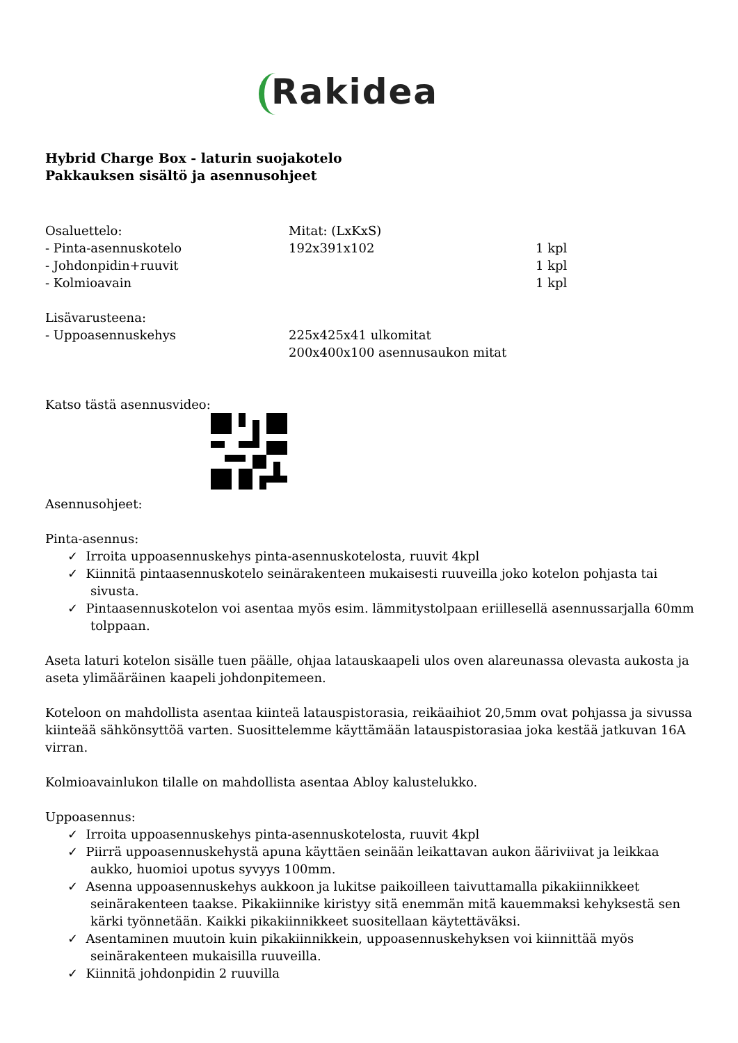Rakidea
Hybrid Charge Box - laturin suojakotelo
Pakkauksen sisältö ja asennusohjeet
| Osaluettelo: | Mitat: (LxKxS) | |
| - Pinta-asennuskotelo | 192x391x102 | 1 kpl |
| - Johdonpidin+ruuvit | | 1 kpl |
| - Kolmioavain | | 1 kpl |
| Lisävarusteena: | | |
| - Uppoasennuskehys | 225x425x41 ulkomitat 200x400x100 asennusaukon mitat | |
Katso tästä asennusvideo:
Asennusohjeet:
Pinta-asennus:
✓ Irroita uppoasennuskehys pinta-asennuskotelosta, ruuvit 4kpl
✓ Kiinnitä pintaasennuskotelo seinärakenteen mukaisesti ruuveilla joko kotelon pohjasta tai sivusta.
✓ Pintaasennuskotelon voi asentaa myös esim. lämmitystolpaan eriillesellä asennussarjalla 60mm tolppaan.
Aseta laturi kotelon sisälle tuen päälle, ohjaa latauskaapeli ulos oven alareunassa olevasta aukosta ja aseta ylimääräinen kaapeli johdonpitemeen.
Koteloon on mahdollista asentaa kiinteä latauspistorasia, reikäaihiot 20,5mm ovat pohjassa ja sivussa kiinteää sähkönsyttöä varten. Suosittelemme käyttämään latauspistorasiaa joka kestää jatkuvan 16A virran.
Kolmioavainlukon tilalle on mahdollista asentaa Abloy kalustelukko.
Uppoasennus:
✓ Irroita uppoasennuskehys pinta-asennuskotelosta, ruuvit 4kpl
✓ Piirrä uppoasennuskehystä apuna käyttäen seinään leikattavan aukon ääriviivat ja leikkaa aukko, huomioi upotus syvyys 100mm.
✓ Asenna uppoasennuskehys aukkoon ja lukitse paikoilleen taivuttamalla pikakiinnikkeet seinärakenteen taakse. Pikakiinnike kiristyy sitä enemmän mitä kauemmaksi kehyksestä sen kärki työnnetään. Kaikki pikakiinnikkeet suositellaan käytettäväksi.
✓ Asentaminen muutoin kuin pikakiinnikkein, uppoasennuskehyksen voi kiinnittää myös seinärakenteen mukaisilla ruuveilla.
✓ Kiinnitä johdonpidin 2 ruuvilla